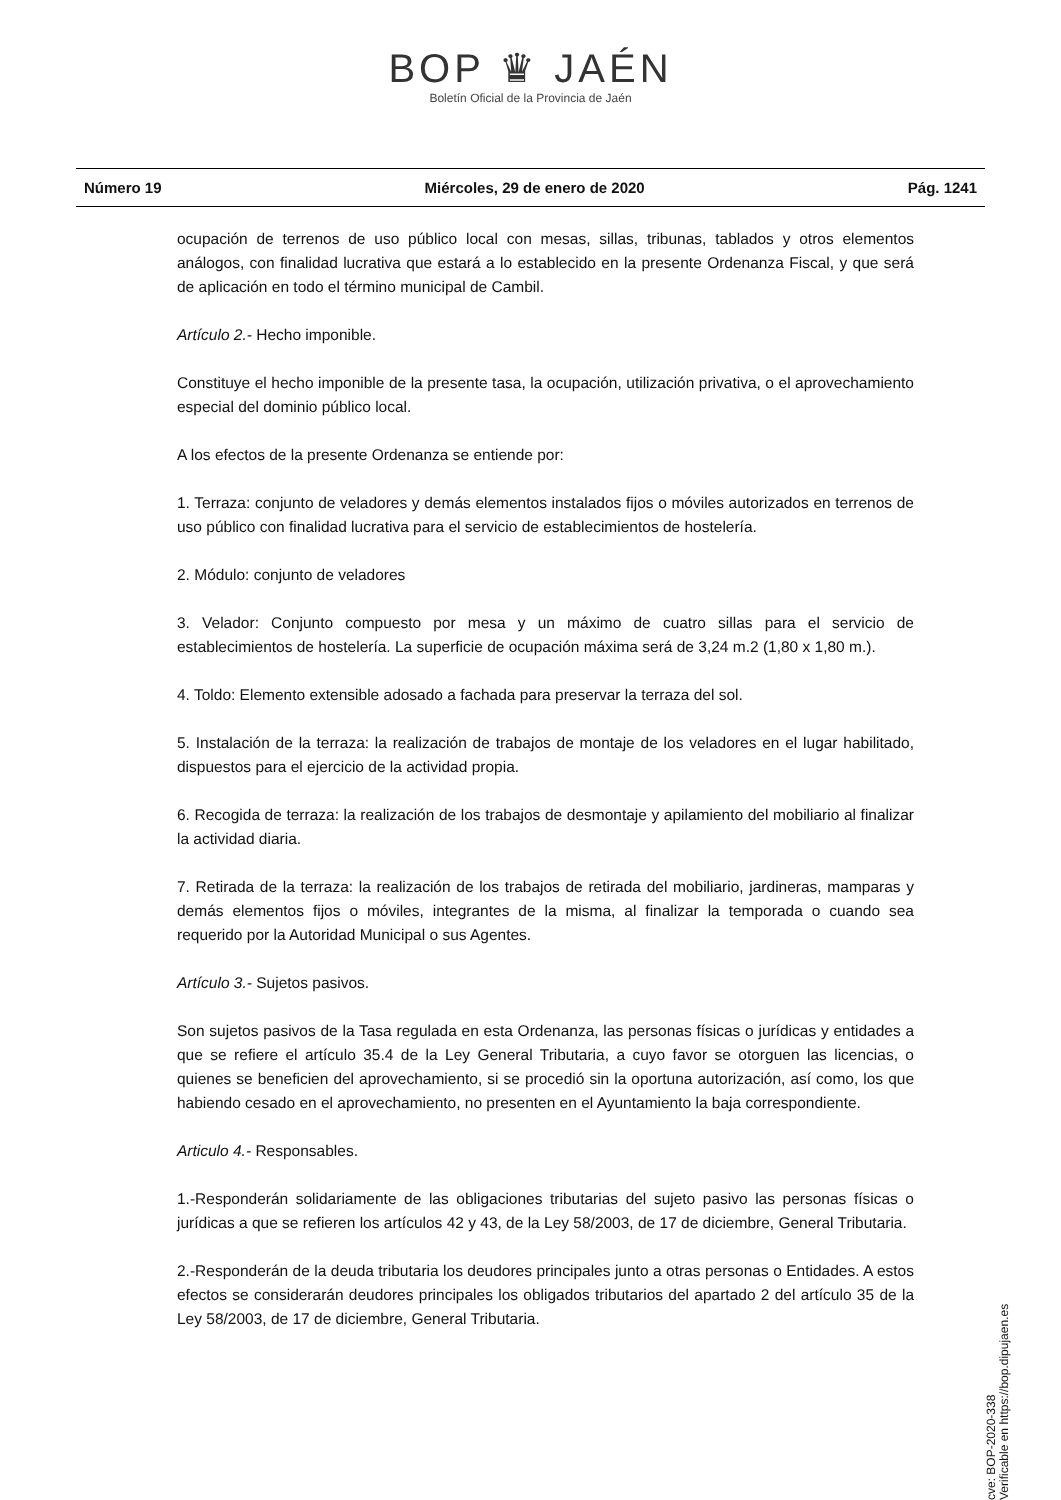BOP ♛ JAÉN
Boletín Oficial de la Provincia de Jaén
Número 19 Miércoles, 29 de enero de 2020 Pág. 1241
ocupación de terrenos de uso público local con mesas, sillas, tribunas, tablados y otros elementos análogos, con finalidad lucrativa que estará a lo establecido en la presente Ordenanza Fiscal, y que será de aplicación en todo el término municipal de Cambil.
Artículo 2.- Hecho imponible.
Constituye el hecho imponible de la presente tasa, la ocupación, utilización privativa, o el aprovechamiento especial del dominio público local.
A los efectos de la presente Ordenanza se entiende por:
1. Terraza: conjunto de veladores y demás elementos instalados fijos o móviles autorizados en terrenos de uso público con finalidad lucrativa para el servicio de establecimientos de hostelería.
2. Módulo: conjunto de veladores
3. Velador: Conjunto compuesto por mesa y un máximo de cuatro sillas para el servicio de establecimientos de hostelería. La superficie de ocupación máxima será de 3,24 m.2 (1,80 x 1,80 m.).
4. Toldo: Elemento extensible adosado a fachada para preservar la terraza del sol.
5. Instalación de la terraza: la realización de trabajos de montaje de los veladores en el lugar habilitado, dispuestos para el ejercicio de la actividad propia.
6. Recogida de terraza: la realización de los trabajos de desmontaje y apilamiento del mobiliario al finalizar la actividad diaria.
7. Retirada de la terraza: la realización de los trabajos de retirada del mobiliario, jardineras, mamparas y demás elementos fijos o móviles, integrantes de la misma, al finalizar la temporada o cuando sea requerido por la Autoridad Municipal o sus Agentes.
Artículo 3.- Sujetos pasivos.
Son sujetos pasivos de la Tasa regulada en esta Ordenanza, las personas físicas o jurídicas y entidades a que se refiere el artículo 35.4 de la Ley General Tributaria, a cuyo favor se otorguen las licencias, o quienes se beneficien del aprovechamiento, si se procedió sin la oportuna autorización, así como, los que habiendo cesado en el aprovechamiento, no presenten en el Ayuntamiento la baja correspondiente.
Articulo 4.- Responsables.
1.-Responderán solidariamente de las obligaciones tributarias del sujeto pasivo las personas físicas o jurídicas a que se refieren los artículos 42 y 43, de la Ley 58/2003, de 17 de diciembre, General Tributaria.
2.-Responderán de la deuda tributaria los deudores principales junto a otras personas o Entidades. A estos efectos se considerarán deudores principales los obligados tributarios del apartado 2 del artículo 35 de la Ley 58/2003, de 17 de diciembre, General Tributaria.
cve: BOP-2020-338
Verificable en https://bop.dipujaen.es